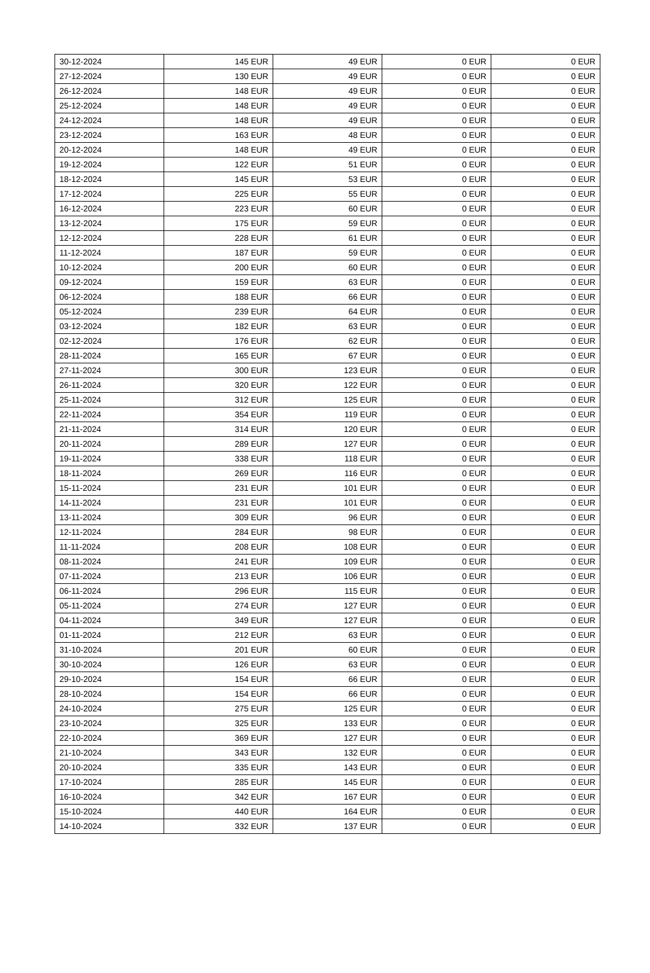| 30-12-2024 | 145 EUR | 49 EUR | 0 EUR | 0 EUR |
| 27-12-2024 | 130 EUR | 49 EUR | 0 EUR | 0 EUR |
| 26-12-2024 | 148 EUR | 49 EUR | 0 EUR | 0 EUR |
| 25-12-2024 | 148 EUR | 49 EUR | 0 EUR | 0 EUR |
| 24-12-2024 | 148 EUR | 49 EUR | 0 EUR | 0 EUR |
| 23-12-2024 | 163 EUR | 48 EUR | 0 EUR | 0 EUR |
| 20-12-2024 | 148 EUR | 49 EUR | 0 EUR | 0 EUR |
| 19-12-2024 | 122 EUR | 51 EUR | 0 EUR | 0 EUR |
| 18-12-2024 | 145 EUR | 53 EUR | 0 EUR | 0 EUR |
| 17-12-2024 | 225 EUR | 55 EUR | 0 EUR | 0 EUR |
| 16-12-2024 | 223 EUR | 60 EUR | 0 EUR | 0 EUR |
| 13-12-2024 | 175 EUR | 59 EUR | 0 EUR | 0 EUR |
| 12-12-2024 | 228 EUR | 61 EUR | 0 EUR | 0 EUR |
| 11-12-2024 | 187 EUR | 59 EUR | 0 EUR | 0 EUR |
| 10-12-2024 | 200 EUR | 60 EUR | 0 EUR | 0 EUR |
| 09-12-2024 | 159 EUR | 63 EUR | 0 EUR | 0 EUR |
| 06-12-2024 | 188 EUR | 66 EUR | 0 EUR | 0 EUR |
| 05-12-2024 | 239 EUR | 64 EUR | 0 EUR | 0 EUR |
| 03-12-2024 | 182 EUR | 63 EUR | 0 EUR | 0 EUR |
| 02-12-2024 | 176 EUR | 62 EUR | 0 EUR | 0 EUR |
| 28-11-2024 | 165 EUR | 67 EUR | 0 EUR | 0 EUR |
| 27-11-2024 | 300 EUR | 123 EUR | 0 EUR | 0 EUR |
| 26-11-2024 | 320 EUR | 122 EUR | 0 EUR | 0 EUR |
| 25-11-2024 | 312 EUR | 125 EUR | 0 EUR | 0 EUR |
| 22-11-2024 | 354 EUR | 119 EUR | 0 EUR | 0 EUR |
| 21-11-2024 | 314 EUR | 120 EUR | 0 EUR | 0 EUR |
| 20-11-2024 | 289 EUR | 127 EUR | 0 EUR | 0 EUR |
| 19-11-2024 | 338 EUR | 118 EUR | 0 EUR | 0 EUR |
| 18-11-2024 | 269 EUR | 116 EUR | 0 EUR | 0 EUR |
| 15-11-2024 | 231 EUR | 101 EUR | 0 EUR | 0 EUR |
| 14-11-2024 | 231 EUR | 101 EUR | 0 EUR | 0 EUR |
| 13-11-2024 | 309 EUR | 96 EUR | 0 EUR | 0 EUR |
| 12-11-2024 | 284 EUR | 98 EUR | 0 EUR | 0 EUR |
| 11-11-2024 | 208 EUR | 108 EUR | 0 EUR | 0 EUR |
| 08-11-2024 | 241 EUR | 109 EUR | 0 EUR | 0 EUR |
| 07-11-2024 | 213 EUR | 106 EUR | 0 EUR | 0 EUR |
| 06-11-2024 | 296 EUR | 115 EUR | 0 EUR | 0 EUR |
| 05-11-2024 | 274 EUR | 127 EUR | 0 EUR | 0 EUR |
| 04-11-2024 | 349 EUR | 127 EUR | 0 EUR | 0 EUR |
| 01-11-2024 | 212 EUR | 63 EUR | 0 EUR | 0 EUR |
| 31-10-2024 | 201 EUR | 60 EUR | 0 EUR | 0 EUR |
| 30-10-2024 | 126 EUR | 63 EUR | 0 EUR | 0 EUR |
| 29-10-2024 | 154 EUR | 66 EUR | 0 EUR | 0 EUR |
| 28-10-2024 | 154 EUR | 66 EUR | 0 EUR | 0 EUR |
| 24-10-2024 | 275 EUR | 125 EUR | 0 EUR | 0 EUR |
| 23-10-2024 | 325 EUR | 133 EUR | 0 EUR | 0 EUR |
| 22-10-2024 | 369 EUR | 127 EUR | 0 EUR | 0 EUR |
| 21-10-2024 | 343 EUR | 132 EUR | 0 EUR | 0 EUR |
| 20-10-2024 | 335 EUR | 143 EUR | 0 EUR | 0 EUR |
| 17-10-2024 | 285 EUR | 145 EUR | 0 EUR | 0 EUR |
| 16-10-2024 | 342 EUR | 167 EUR | 0 EUR | 0 EUR |
| 15-10-2024 | 440 EUR | 164 EUR | 0 EUR | 0 EUR |
| 14-10-2024 | 332 EUR | 137 EUR | 0 EUR | 0 EUR |